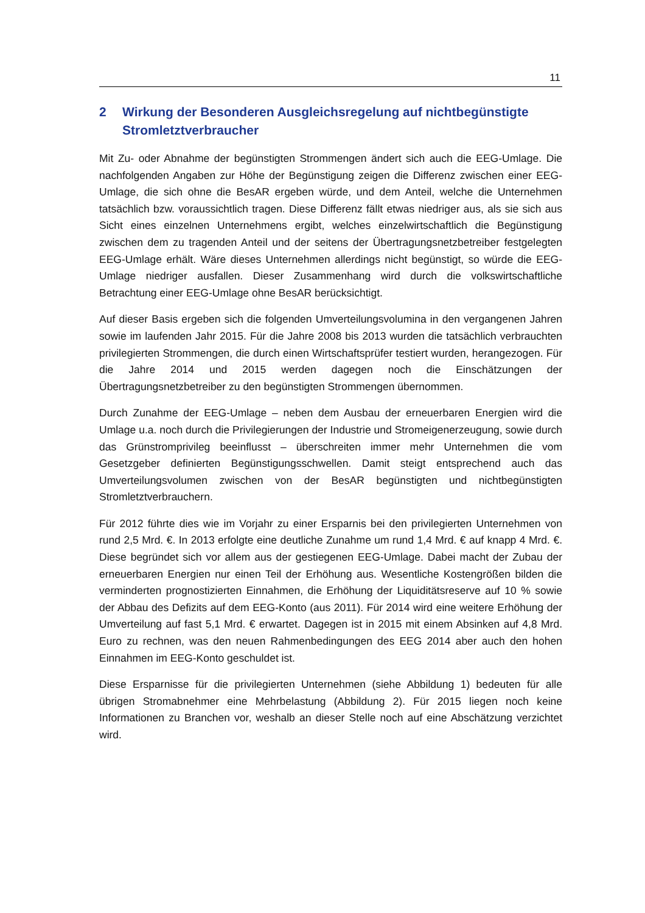11
2 Wirkung der Besonderen Ausgleichsregelung auf nichtbegünstigte Stromletztverbraucher
Mit Zu- oder Abnahme der begünstigten Strommengen ändert sich auch die EEG-Umlage. Die nachfolgenden Angaben zur Höhe der Begünstigung zeigen die Differenz zwischen einer EEG-Umlage, die sich ohne die BesAR ergeben würde, und dem Anteil, welche die Unternehmen tatsächlich bzw. voraussichtlich tragen. Diese Differenz fällt etwas niedriger aus, als sie sich aus Sicht eines einzelnen Unternehmens ergibt, welches einzelwirtschaftlich die Begünstigung zwischen dem zu tragenden Anteil und der seitens der Übertragungsnetzbetreiber festgelegten EEG-Umlage erhält. Wäre dieses Unternehmen allerdings nicht begünstigt, so würde die EEG-Umlage niedriger ausfallen. Dieser Zusammenhang wird durch die volkswirtschaftliche Betrachtung einer EEG-Umlage ohne BesAR berücksichtigt.
Auf dieser Basis ergeben sich die folgenden Umverteilungsvolumina in den vergangenen Jahren sowie im laufenden Jahr 2015. Für die Jahre 2008 bis 2013 wurden die tatsächlich verbrauchten privilegierten Strommengen, die durch einen Wirtschaftsprüfer testiert wurden, herangezogen. Für die Jahre 2014 und 2015 werden dagegen noch die Einschätzungen der Übertragungsnetzbetreiber zu den begünstigten Strommengen übernommen.
Durch Zunahme der EEG-Umlage – neben dem Ausbau der erneuerbaren Energien wird die Umlage u.a. noch durch die Privilegierungen der Industrie und Stromeigenerzeugung, sowie durch das Grünstromprivileg beeinflusst – überschreiten immer mehr Unternehmen die vom Gesetzgeber definierten Begünstigungsschwellen. Damit steigt entsprechend auch das Umverteilungsvolumen zwischen von der BesAR begünstigten und nichtbegünstigten Stromletztverbrauchern.
Für 2012 führte dies wie im Vorjahr zu einer Ersparnis bei den privilegierten Unternehmen von rund 2,5 Mrd. €. In 2013 erfolgte eine deutliche Zunahme um rund 1,4 Mrd. € auf knapp 4 Mrd. €. Diese begründet sich vor allem aus der gestiegenen EEG-Umlage. Dabei macht der Zubau der erneuerbaren Energien nur einen Teil der Erhöhung aus. Wesentliche Kostengrößen bilden die verminderten prognostizierten Einnahmen, die Erhöhung der Liquiditätsreserve auf 10 % sowie der Abbau des Defizits auf dem EEG-Konto (aus 2011). Für 2014 wird eine weitere Erhöhung der Umverteilung auf fast 5,1 Mrd. € erwartet. Dagegen ist in 2015 mit einem Absinken auf 4,8 Mrd. Euro zu rechnen, was den neuen Rahmenbedingungen des EEG 2014 aber auch den hohen Einnahmen im EEG-Konto geschuldet ist.
Diese Ersparnisse für die privilegierten Unternehmen (siehe Abbildung 1) bedeuten für alle übrigen Stromabnehmer eine Mehrbelastung (Abbildung 2). Für 2015 liegen noch keine Informationen zu Branchen vor, weshalb an dieser Stelle noch auf eine Abschätzung verzichtet wird.